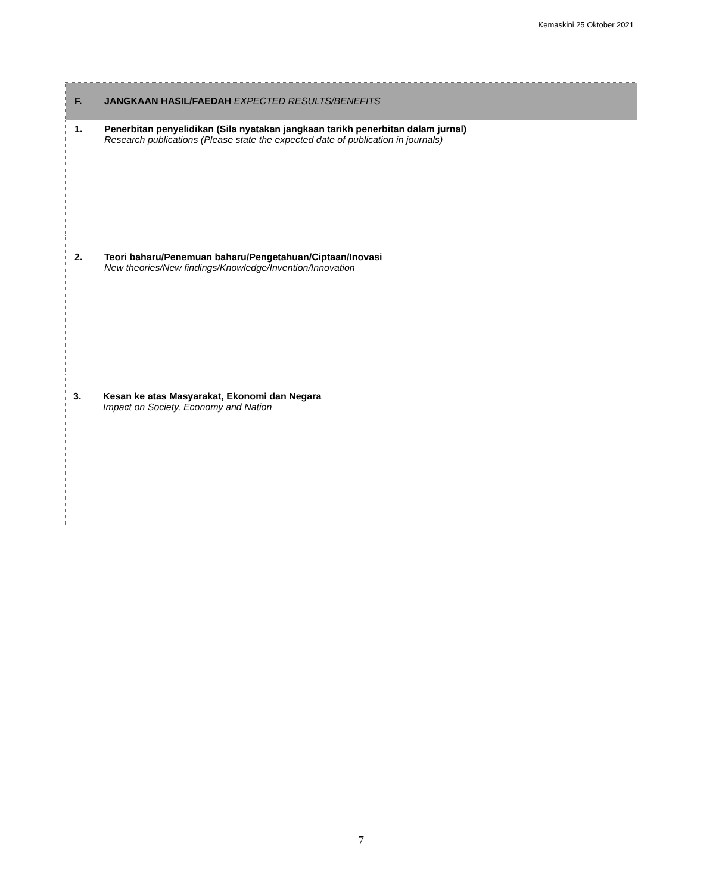Kemaskini 25 Oktober 2021
| F. JANGKAAN HASIL/FAEDAH EXPECTED RESULTS/BENEFITS |
| 1. Penerbitan penyelidikan (Sila nyatakan jangkaan tarikh penerbitan dalam jurnal) Research publications (Please state the expected date of publication in journals) |
| 2. Teori baharu/Penemuan baharu/Pengetahuan/Ciptaan/Inovasi New theories/New findings/Knowledge/Invention/Innovation |
| 3. Kesan ke atas Masyarakat, Ekonomi dan Negara Impact on Society, Economy and Nation |
7